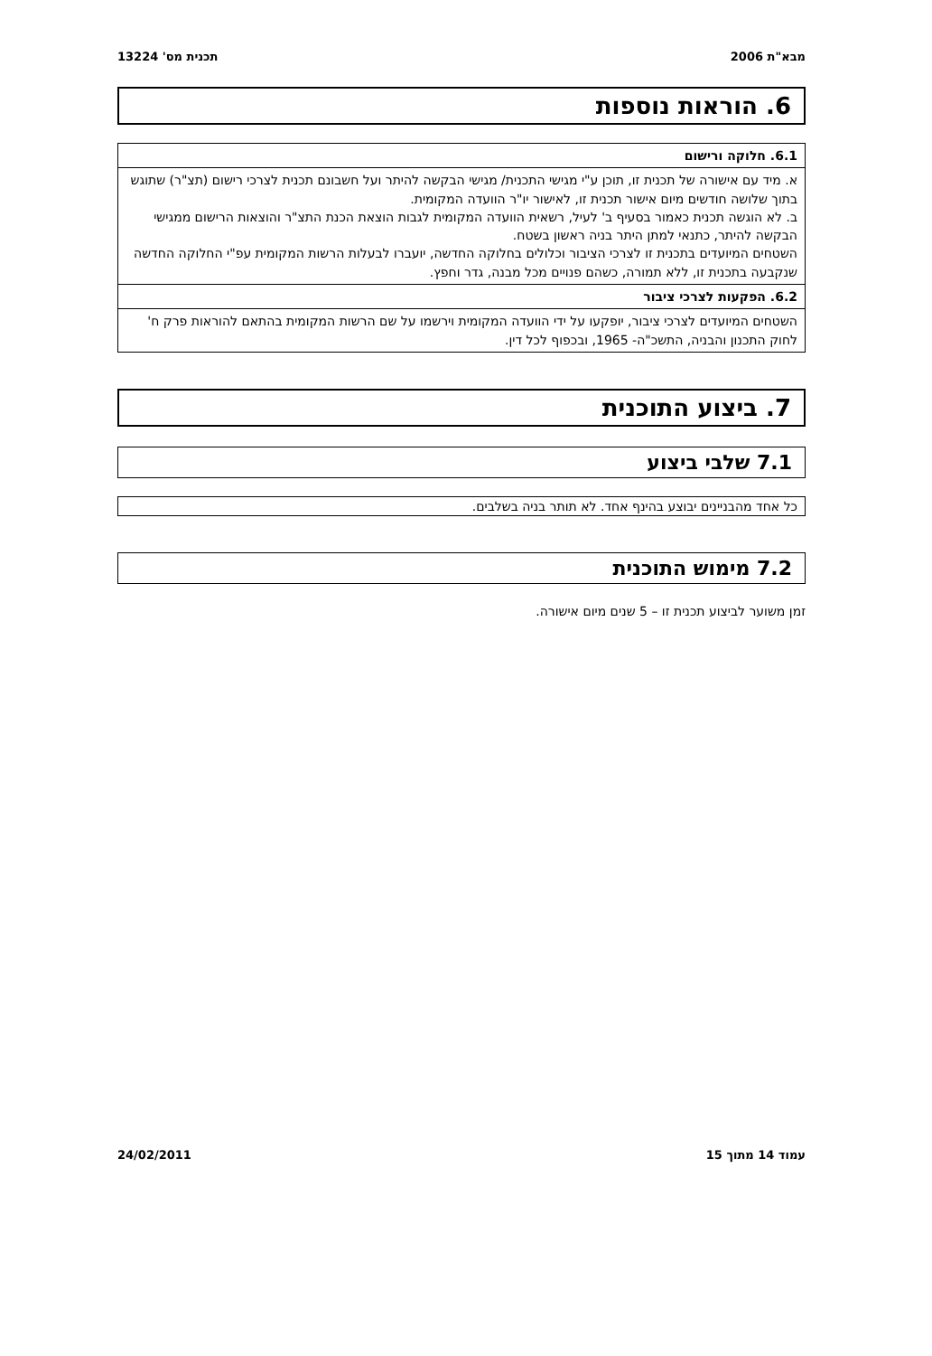מבא"ת 2006 תכנית מס' 13224
6. הוראות נוספות
| 6.1. חלוקה ורישום |
| א. מיד עם אישורה של תכנית זו, תוכן ע"י מגישי התכנית/ מגישי הבקשה להיתר ועל חשבונם תכנית לצרכי רישום (תצ"ר) שתוגש בתוך שלושה חודשים מיום אישור תכנית זו, לאישור יו"ר הוועדה המקומית. ב. לא הוגשה תכנית כאמור בסעיף ב' לעיל, רשאית הוועדה המקומית לגבות הוצאת הכנת התצ"ר והוצאות הרישום ממגישי הבקשה להיתר, כתנאי למתן היתר בניה ראשון בשטח. השטחים המיועדים בתכנית זו לצרכי הציבור וכלולים בחלוקה החדשה, יועברו לבעלות הרשות המקומית עפ"י החלוקה החדשה שנקבעה בתכנית זו, ללא תמורה, כשהם פנויים מכל מבנה, גדר וחפץ. |
| 6.2. הפקעות לצרכי ציבור |
| השטחים המיועדים לצרכי ציבור, יופקעו על ידי הוועדה המקומית וירשמו על שם הרשות המקומית בהתאם להוראות פרק ח' לחוק התכנון והבניה, התשכ"ה- 1965, ובכפוף לכל דין. |
7. ביצוע התוכנית
7.1 שלבי ביצוע
כל אחד מהבניינים יבוצע בהינף אחד. לא תותר בניה בשלבים.
7.2 מימוש התוכנית
זמן משוער לביצוע תכנית זו – 5 שנים מיום אישורה.
עמוד 14 מתוך 15 24/02/2011